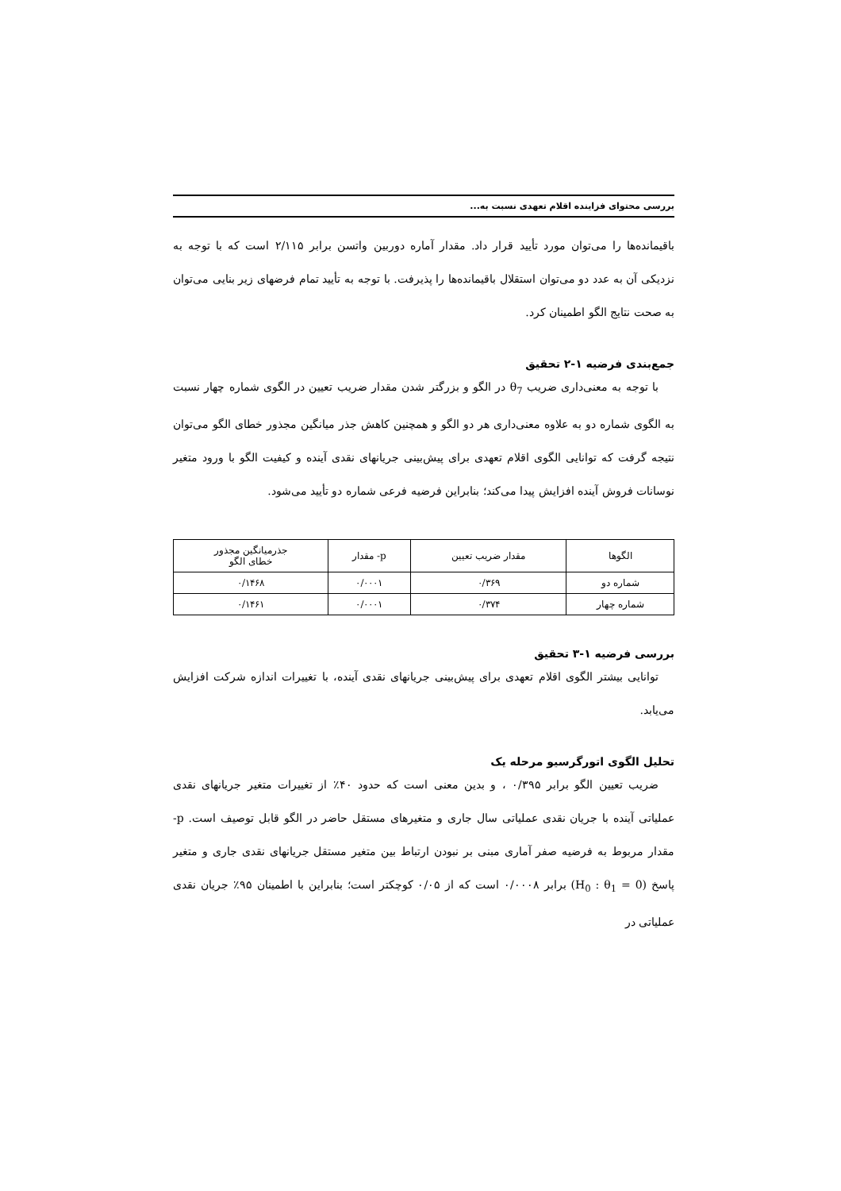بررسی محتوای فزاینده اقلام تعهدی نسبت به...
باقیمانده‌ها را می‌توان مورد تأیید قرار داد. مقدار آماره دوربین واتسن برابر ۲/۱۱۵ است که با توجه به نزدیکی آن به عدد دو می‌توان استقلال باقیمانده‌ها را پذیرفت. با توجه به تأیید تمام فرضهای زیر بنایی می‌توان به صحت نتایج الگو اطمینان کرد.
جمع‌بندی فرضیه ۱-۲ تحقیق
با توجه به معنی‌داری ضریب θ<sub>7</sub> در الگو و بزرگتر شدن مقدار ضریب تعیین در الگوی شماره چهار نسبت به الگوی شماره دو به علاوه معنی‌داری هر دو الگو و همچنین کاهش جذر میانگین مجذور خطای الگو می‌توان نتیجه گرفت که توانایی الگوی اقلام تعهدی برای پیش‌بینی جریانهای نقدی آینده و کیفیت الگو با ورود متغیر نوسانات فروش آینده افزایش پیدا می‌کند؛ بنابراین فرضیه فرعی شماره دو تأیید می‌شود.
| الگوها | مقدار ضریب تعیین | p- مقدار | جذرمیانگین مجذور خطای الگو |
| --- | --- | --- | --- |
| شماره دو | ۰/۳۶۹ | ۰/۰۰۰۱ | ۰/۱۴۶۸ |
| شماره چهار | ۰/۳۷۴ | ۰/۰۰۰۱ | ۰/۱۴۶۱ |
بررسی فرضیه ۱-۳ تحقیق
توانایی بیشتر الگوی اقلام تعهدی برای پیش‌بینی جریانهای نقدی آینده، با تغییرات اندازه شرکت افزایش می‌یابد.
تحلیل الگوی اتورگرسیو مرحله یک
ضریب تعیین الگو برابر ۰/۳۹۵ ، و بدین معنی است که حدود ۴۰٪ از تغییرات متغیر جریانهای نقدی عملیاتی آینده با جریان نقدی عملیاتی سال جاری و متغیرهای مستقل حاضر در الگو قابل توصیف است. p- مقدار مربوط به فرضیه صفر آماری مبنی بر نبودن ارتباط بین متغیر مستقل جریانهای نقدی جاری و متغیر پاسخ (H<sub>0</sub> : θ<sub>1</sub> = 0) برابر ۰/۰۰۰۸ است که از ۰/۰۵ کوچکتر است؛ بنابراین با اطمینان ۹۵٪ جریان نقدی عملیاتی در